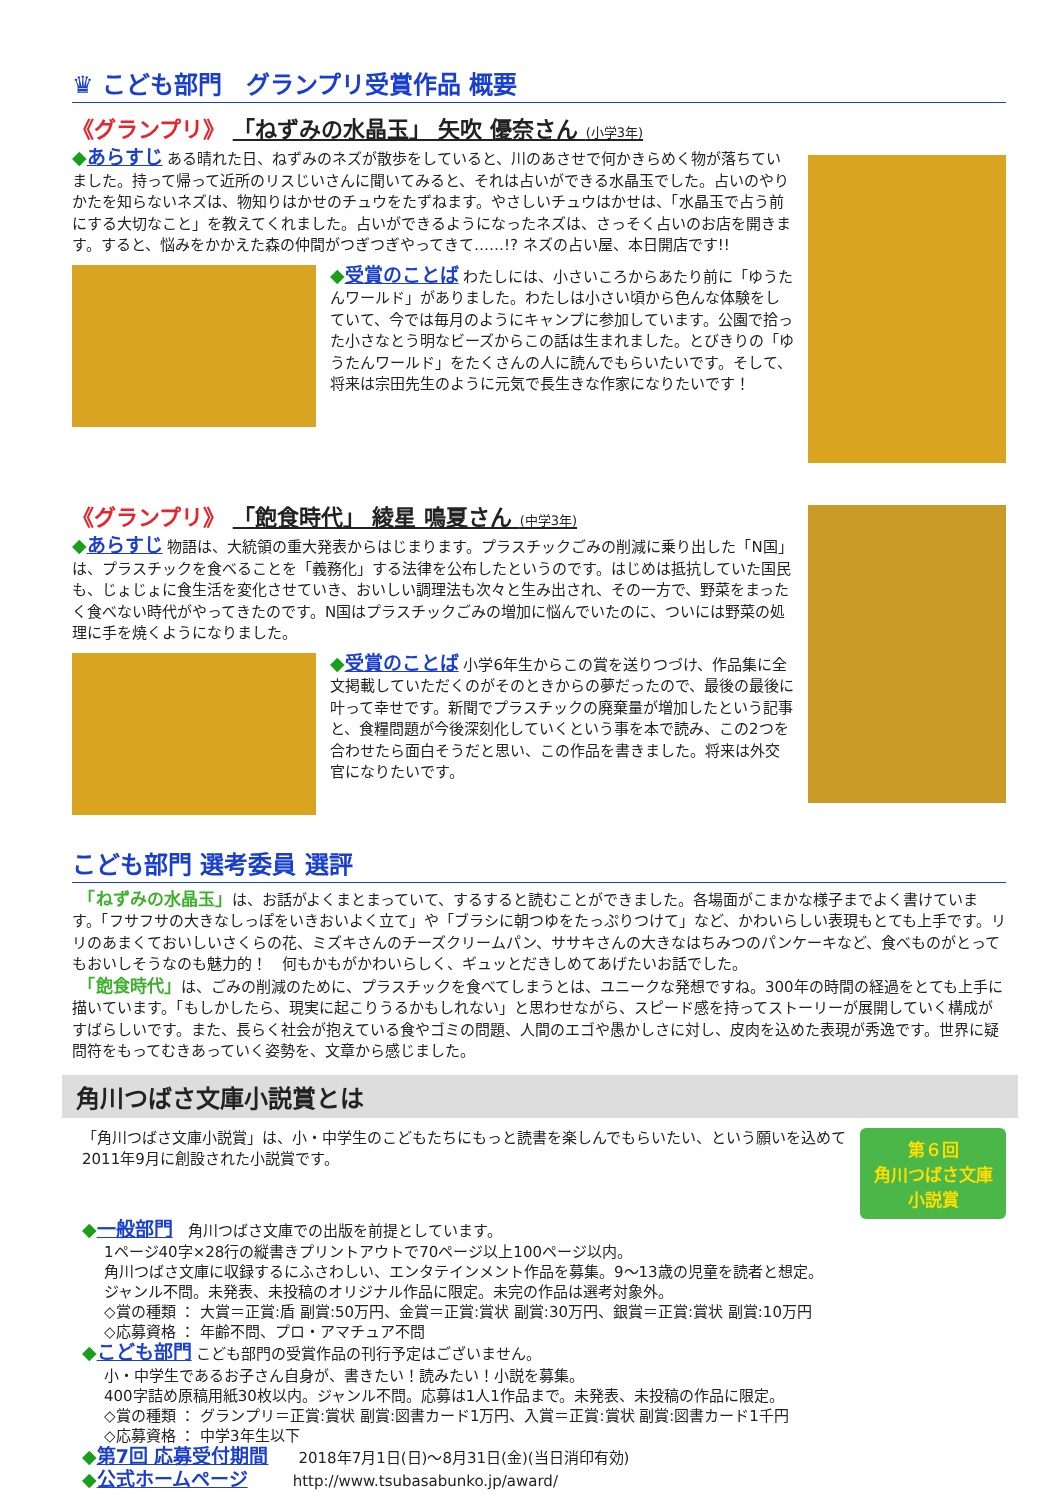♛ こども部門　グランプリ受賞作品 概要
《グランプリ》 「ねずみの水晶玉」 矢吹 優奈さん (小学3年)
◆あらすじ ある晴れた日、ねずみのネズが散歩をしていると、川のあさせで何かきらめく物が落ちていました。持って帰って近所のリスじいさんに聞いてみると、それは占いができる水晶玉でした。占いのやりかたを知らないネズは、物知りはかせのチュウをたずねます。やさしいチュウはかせは、「水晶玉で占う前にする大切なこと」を教えてくれました。占いができるようになったネズは、さっそく占いのお店を開きます。すると、悩みをかかえた森の仲間がつぎつぎやってきて……!? ネズの占い屋、本日開店です!!
◆受賞のことば わたしには、小さいころからあたり前に「ゆうたんワールド」がありました。わたしは小さい頃から色んな体験をしていて、今では毎月のようにキャンプに参加しています。公園で拾った小さなとう明なビーズからこの話は生まれました。とびきりの「ゆうたんワールド」をたくさんの人に読んでもらいたいです。そして、将来は宗田先生のように元気で長生きな作家になりたいです！
《グランプリ》 「飽食時代」 綾星 鳴夏さん (中学3年)
◆あらすじ 物語は、大統領の重大発表からはじまります。プラスチックごみの削減に乗り出した「N国」は、プラスチックを食べることを「義務化」する法律を公布したというのです。はじめは抵抗していた国民も、じょじょに食生活を変化させていき、おいしい調理法も次々と生み出され、その一方で、野菜をまったく食べない時代がやってきたのです。N国はプラスチックごみの増加に悩んでいたのに、ついには野菜の処理に手を焼くようになりました。
◆受賞のことば 小学6年生からこの賞を送りつづけ、作品集に全文掲載していただくのがそのときからの夢だったので、最後の最後に叶って幸せです。新聞でプラスチックの廃棄量が増加したという記事と、食糧問題が今後深刻化していくという事を本で読み、この2つを合わせたら面白そうだと思い、この作品を書きました。将来は外交官になりたいです。
こども部門 選考委員 選評
　「ねずみの水晶玉」は、お話がよくまとまっていて、するすると読むことができました。各場面がこまかな様子までよく書けています。「フサフサの大きなしっぽをいきおいよく立て」や「ブラシに朝つゆをたっぷりつけて」など、かわいらしい表現もとても上手です。リリのあまくておいしいさくらの花、ミズキさんのチーズクリームパン、ササキさんの大きなはちみつのパンケーキなど、食べものがとってもおいしそうなのも魅力的！　何もかもがかわいらしく、ギュッとだきしめてあげたいお話でした。
　「飽食時代」は、ごみの削減のために、プラスチックを食べてしまうとは、ユニークな発想ですね。300年の時間の経過をとても上手に描いています。「もしかしたら、現実に起こりうるかもしれない」と思わせながら、スピード感を持ってストーリーが展開していく構成がすばらしいです。また、長らく社会が抱えている食やゴミの問題、人間のエゴや愚かしさに対し、皮肉を込めた表現が秀逸です。世界に疑問符をもってむきあっていく姿勢を、文章から感じました。
角川つばさ文庫小説賞とは
「角川つばさ文庫小説賞」は、小・中学生のこどもたちにもっと読書を楽しんでもらいたい、という願いを込めて2011年9月に創設された小説賞です。
第６回
角川つばさ文庫
小説賞
◆一般部門　角川つばさ文庫での出版を前提としています。
1ページ40字×28行の縦書きプリントアウトで70ページ以上100ページ以内。
角川つばさ文庫に収録するにふさわしい、エンタテインメント作品を募集。9〜13歳の児童を読者と想定。
ジャンル不問。未発表、未投稿のオリジナル作品に限定。未完の作品は選考対象外。
◇賞の種類 ： 大賞＝正賞:盾 副賞:50万円、金賞＝正賞:賞状 副賞:30万円、銀賞＝正賞:賞状 副賞:10万円
◇応募資格 ： 年齢不問、プロ・アマチュア不問
◆こども部門 こども部門の受賞作品の刊行予定はございません。
小・中学生であるお子さん自身が、書きたい！読みたい！小説を募集。
400字詰め原稿用紙30枚以内。ジャンル不問。応募は1人1作品まで。未発表、未投稿の作品に限定。
◇賞の種類 ： グランプリ＝正賞:賞状 副賞:図書カード1万円、入賞＝正賞:賞状 副賞:図書カード1千円
◇応募資格 ： 中学3年生以下
◆第7回 応募受付期間　　2018年7月1日(日)〜8月31日(金)(当日消印有効)
◆公式ホームページ　　　http://www.tsubasabunko.jp/award/